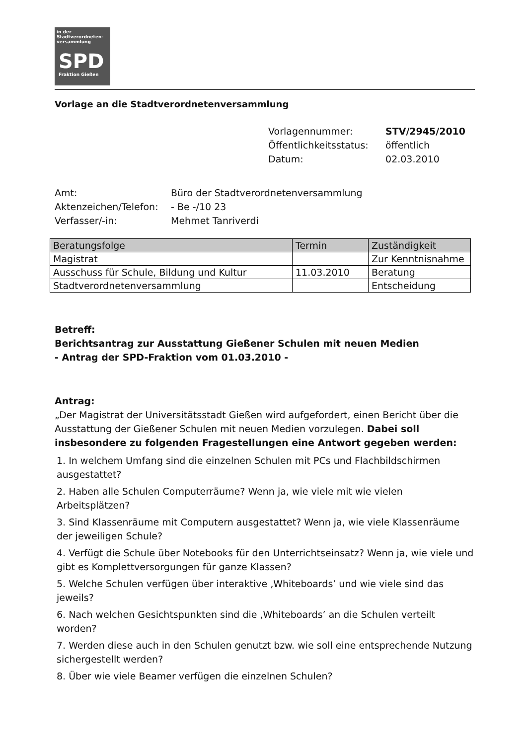in der Stadtverordneten-versammlung
SPD
Fraktion Gießen
Vorlage an die Stadtverordnetenversammlung
Vorlagennummer: STV/2945/2010
Öffentlichkeitsstatus: öffentlich
Datum: 02.03.2010
Amt: Büro der Stadtverordnetenversammlung
Aktenzeichen/Telefon: - Be -/10 23
Verfasser/-in: Mehmet Tanriverdi
| Beratungsfolge | Termin | Zuständigkeit |
| --- | --- | --- |
| Magistrat | | Zur Kenntnisnahme |
| Ausschuss für Schule, Bildung und Kultur | 11.03.2010 | Beratung |
| Stadtverordnetenversammlung | | Entscheidung |
Betreff:
Berichtsantrag zur Ausstattung Gießener Schulen mit neuen Medien
- Antrag der SPD-Fraktion vom 01.03.2010 -
Antrag:
„Der Magistrat der Universitätsstadt Gießen wird aufgefordert, einen Bericht über die Ausstattung der Gießener Schulen mit neuen Medien vorzulegen. Dabei soll insbesondere zu folgenden Fragestellungen eine Antwort gegeben werden:
1. In welchem Umfang sind die einzelnen Schulen mit PCs und Flachbildschirmen ausgestattet?
2. Haben alle Schulen Computerräume? Wenn ja, wie viele mit wie vielen Arbeitsplätzen?
3. Sind Klassenräume mit Computern ausgestattet? Wenn ja, wie viele Klassenräume der jeweiligen Schule?
4. Verfügt die Schule über Notebooks für den Unterrichtseinsatz? Wenn ja, wie viele und gibt es Komplettversorgungen für ganze Klassen?
5. Welche Schulen verfügen über interaktive ‚Whiteboards’ und wie viele sind das jeweils?
6. Nach welchen Gesichtspunkten sind die ‚Whiteboards’ an die Schulen verteilt worden?
7. Werden diese auch in den Schulen genutzt bzw. wie soll eine entsprechende Nutzung sichergestellt werden?
8. Über wie viele Beamer verfügen die einzelnen Schulen?